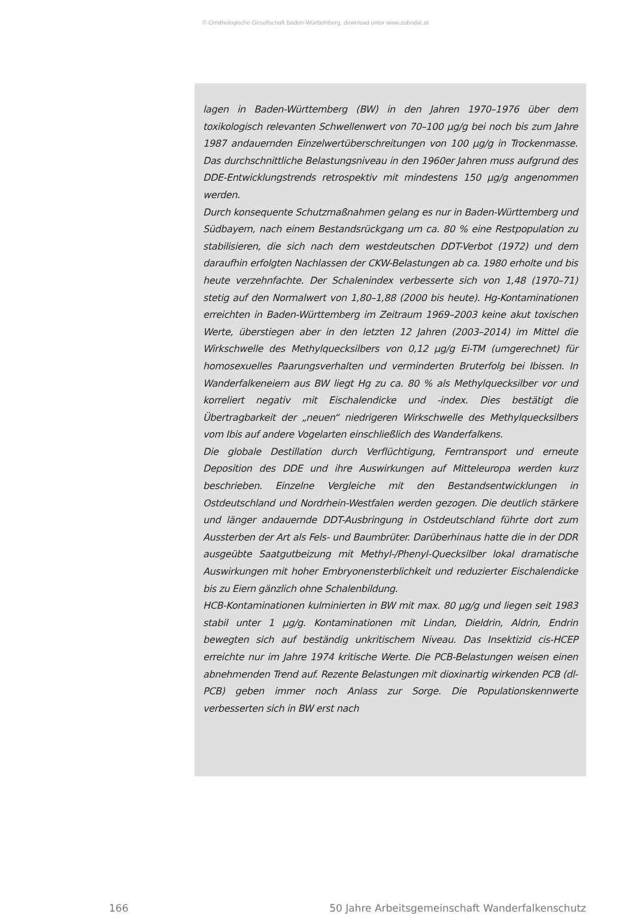© Ornithologische Gesellschaft Baden-Württemberg, download unter www.zobodat.at
lagen in Baden-Württemberg (BW) in den Jahren 1970–1976 über dem toxikologisch relevanten Schwellenwert von 70–100 µg/g bei noch bis zum Jahre 1987 andauernden Einzelwertüberschreitungen von 100 µg/g in Trockenmasse. Das durchschnittliche Belastungsniveau in den 1960er Jahren muss aufgrund des DDE-Entwicklungstrends retrospektiv mit mindestens 150 µg/g angenommen werden.
Durch konsequente Schutzmaßnahmen gelang es nur in Baden-Württemberg und Südbayern, nach einem Bestandsrückgang um ca. 80 % eine Restpopulation zu stabilisieren, die sich nach dem westdeutschen DDT-Verbot (1972) und dem daraufhin erfolgten Nachlassen der CKW-Belastungen ab ca. 1980 erholte und bis heute verzehnfachte. Der Schalenindex verbesserte sich von 1,48 (1970–71) stetig auf den Normalwert von 1,80–1,88 (2000 bis heute). Hg-Kontaminationen erreichten in Baden-Württemberg im Zeitraum 1969–2003 keine akut toxischen Werte, überstiegen aber in den letzten 12 Jahren (2003–2014) im Mittel die Wirkschwelle des Methylquecksilbers von 0,12 µg/g Ei-TM (umgerechnet) für homosexuelles Paarungsverhalten und verminderten Bruterfolg bei Ibissen. In Wanderfalkeneiern aus BW liegt Hg zu ca. 80 % als Methylquecksilber vor und korreliert negativ mit Eischalendicke und -index. Dies bestätigt die Übertragbarkeit der „neuen“ niedrigeren Wirkschwelle des Methylquecksilbers vom Ibis auf andere Vogelarten einschließlich des Wanderfalkens.
Die globale Destillation durch Verflüchtigung, Ferntransport und erneute Deposition des DDE und ihre Auswirkungen auf Mitteleuropa werden kurz beschrieben. Einzelne Vergleiche mit den Bestandsentwicklungen in Ostdeutschland und Nordrhein-Westfalen werden gezogen. Die deutlich stärkere und länger andauernde DDT-Ausbringung in Ostdeutschland führte dort zum Aussterben der Art als Fels- und Baumbrüter. Darüberhinaus hatte die in der DDR ausgeübte Saatgutbeizung mit Methyl-/Phenyl-Quecksilber lokal dramatische Auswirkungen mit hoher Embryonensterblichkeit und reduzierter Eischalendicke bis zu Eiern gänzlich ohne Schalenbildung.
HCB-Kontaminationen kulminierten in BW mit max. 80 µg/g und liegen seit 1983 stabil unter 1 µg/g. Kontaminationen mit Lindan, Dieldrin, Aldrin, Endrin bewegten sich auf beständig unkritischem Niveau. Das Insektizid cis-HCEP erreichte nur im Jahre 1974 kritische Werte. Die PCB-Belastungen weisen einen abnehmenden Trend auf. Rezente Belastungen mit dioxinartig wirkenden PCB (dl-PCB) geben immer noch Anlass zur Sorge. Die Populationskennwerte verbesserten sich in BW erst nach
166 50 Jahre Arbeitsgemeinschaft Wanderfalkenschutz